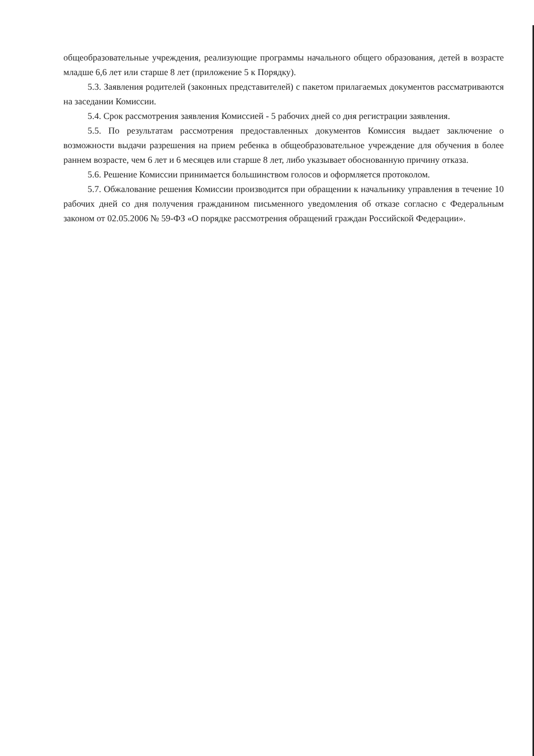общеобразовательные учреждения, реализующие программы начального общего образования, детей в возрасте младше 6,6 лет или старше 8 лет (приложение 5 к Порядку).
5.3. Заявления родителей (законных представителей) с пакетом прилагаемых документов рассматриваются на заседании Комиссии.
5.4. Срок рассмотрения заявления Комиссией - 5 рабочих дней со дня регистрации заявления.
5.5. По результатам рассмотрения предоставленных документов Комиссия выдает заключение о возможности выдачи разрешения на прием ребенка в общеобразовательное учреждение для обучения в более раннем возрасте, чем 6 лет и 6 месяцев или старше 8 лет, либо указывает обоснованную причину отказа.
5.6. Решение Комиссии принимается большинством голосов и оформляется протоколом.
5.7. Обжалование решения Комиссии производится при обращении к начальнику управления в течение 10 рабочих дней со дня получения гражданином письменного уведомления об отказе согласно с Федеральным законом от 02.05.2006 № 59-ФЗ «О порядке рассмотрения обращений граждан Российской Федерации».